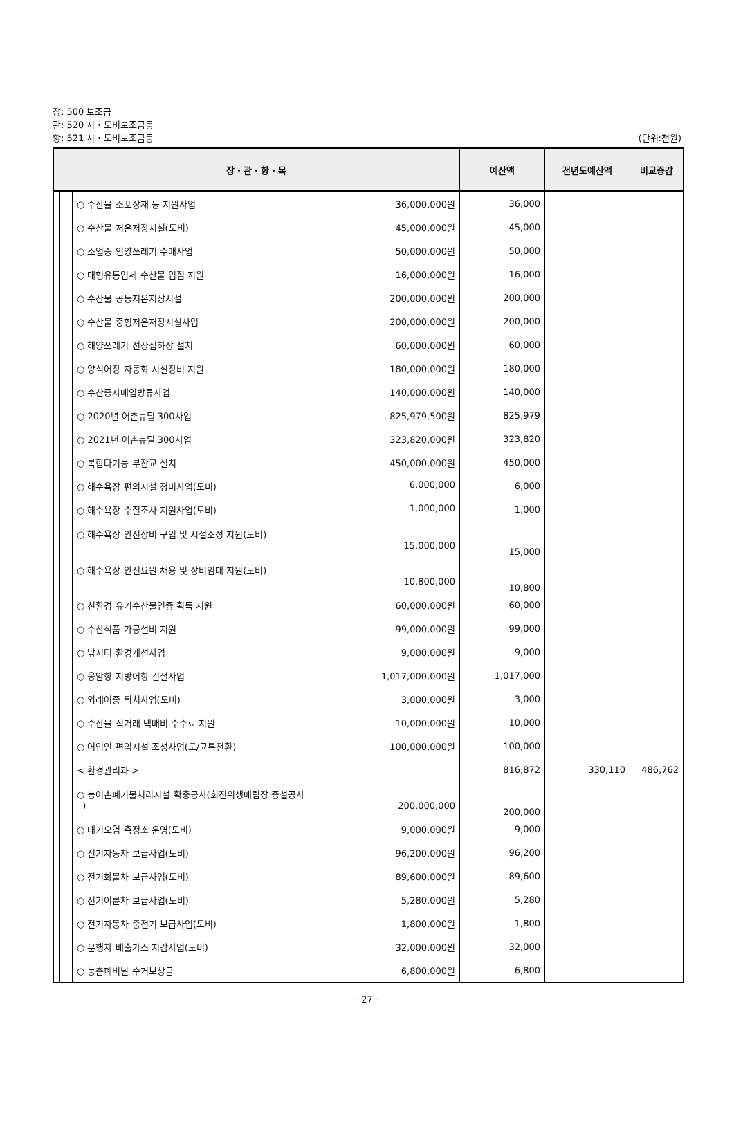장: 500 보조금
관: 520 시・도비보조금등
항: 521 시・도비보조금등
(단위:천원)
| 장・관・항・목 | | | | 예산액 | 전년도예산액 | 비교증감 |
| --- | --- | --- | --- | --- | --- | --- |
| | | | ○ 수산물 소포장재 등 지원사업 36,000,000원 | 36,000 | | |
| | | | ○ 수산물 저온저장시설(도비) 45,000,000원 | 45,000 | | |
| | | | ○ 조업중 인양쓰레기 수매사업 50,000,000원 | 50,000 | | |
| | | | ○ 대형유통업체 수산물 입점 지원 16,000,000원 | 16,000 | | |
| | | | ○ 수산물 공동저온저장시설 200,000,000원 | 200,000 | | |
| | | | ○ 수산물 중형저온저장시설사업 200,000,000원 | 200,000 | | |
| | | | ○ 해양쓰레기 선상집하장 설치 60,000,000원 | 60,000 | | |
| | | | ○ 양식어장 자동화 시설장비 지원 180,000,000원 | 180,000 | | |
| | | | ○ 수산종자매입방류사업 140,000,000원 | 140,000 | | |
| | | | ○ 2020년 어촌뉴딜 300사업 825,979,500원 | 825,979 | | |
| | | | ○ 2021년 어촌뉴딜 300사업 323,820,000원 | 323,820 | | |
| | | | ○ 복합다기능 부잔교 설치 450,000,000원 | 450,000 | | |
| | | | ○ 해수욕장 편의시설 정비사업(도비) 6,000,000 | 6,000 | | |
| | | | ○ 해수욕장 수질조사 지원사업(도비) 1,000,000 | 1,000 | | |
| | | | ○ 해수욕장 안전장비 구입 및 시설조성 지원(도비) 15,000,000 | 15,000 | | |
| | | | ○ 해수욕장 안전요원 채용 및 장비임대 지원(도비) 10,800,000 | 10,800 | | |
| | | | ○ 친환경 유기수산물인증 획득 지원 60,000,000원 | 60,000 | | |
| | | | ○ 수산식품 가공설비 지원 99,000,000원 | 99,000 | | |
| | | | ○ 낚시터 환경개선사업 9,000,000원 | 9,000 | | |
| | | | ○ 옹암항 지방어항 건설사업 1,017,000,000원 | 1,017,000 | | |
| | | | ○ 외래어종 퇴치사업(도비) 3,000,000원 | 3,000 | | |
| | | | ○ 수산물 직거래 택배비 수수료 지원 10,000,000원 | 10,000 | | |
| | | | ○ 어입인 편익시설 조성사업(도/균특전환) 100,000,000원 | 100,000 | | |
| | | | < 환경관리과 > | 816,872 | 330,110 | 486,762 |
| | | | ○ 농어촌폐기물처리시설 확충공사(회진위생매립장 증설공사 ) 200,000,000 | 200,000 | | |
| | | | ○ 대기오염 측정소 운영(도비) 9,000,000원 | 9,000 | | |
| | | | ○ 전기자동차 보급사업(도비) 96,200,000원 | 96,200 | | |
| | | | ○ 전기화물차 보급사업(도비) 89,600,000원 | 89,600 | | |
| | | | ○ 전기이륜차 보급사업(도비) 5,280,000원 | 5,280 | | |
| | | | ○ 전기자동차 충전기 보급사업(도비) 1,800,000원 | 1,800 | | |
| | | | ○ 운행차 배출가스 저감사업(도비) 32,000,000원 | 32,000 | | |
| | | | ○ 농촌폐비닐 수거보상금 6,800,000원 | 6,800 | | |
- 27 -